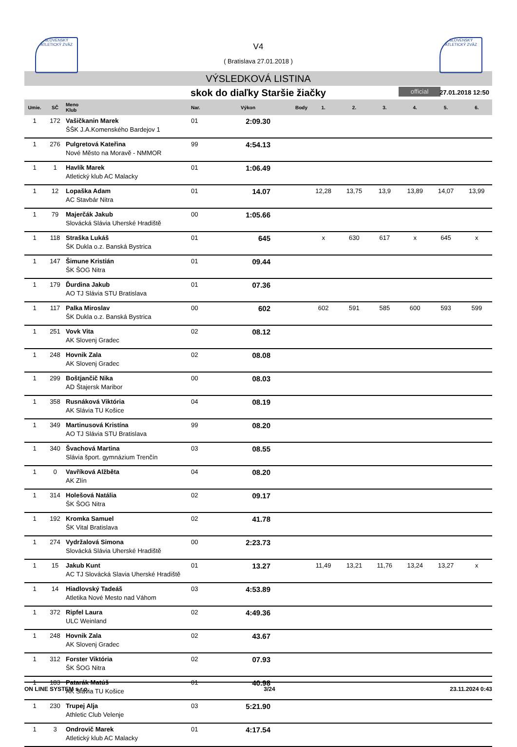SLOVENSKÝ ATLETICKÝ ZVÄZ
SLOVENSKÝ ATLETICKÝ ZVÄZ
V4
( Bratislava 27.01.2018 )
VÝSLEDKOVÁ LISTINA
skok do diaľky Staršie žiačky official 27.01.2018 12:50
| Umie. | SČ | Meno Klub | Nar. | Výkon | Body | 1. | 2. | 3. | 4. | 5. | 6. |
| --- | --- | --- | --- | --- | --- | --- | --- | --- | --- | --- | --- |
| 1 | 172 | Vašičkanin Marek ŠŠK J.A.Komenského Bardejov 1 | 01 | 2:09.30 | | | | | | | |
| 1 | 276 | Pulgretová Kateřina Nové Město na Moravě - NMMOR | 99 | 4:54.13 | | | | | | | |
| 1 | 1 | Havlík Marek Atletický klub AC Malacky | 01 | 1:06.49 | | | | | | | |
| 1 | 12 | Lopaška Adam AC Stavbár Nitra | 01 | 14.07 | | 12,28 | 13,75 | 13,9 | 13,89 | 14,07 | 13,99 |
| 1 | 79 | Majerčák Jakub Slovácká Slávia Uherské Hradiště | 00 | 1:05.66 | | | | | | | |
| 1 | 118 | Straška Lukáš ŠK Dukla o.z. Banská Bystrica | 01 | 645 | | x | 630 | 617 | x | 645 | x |
| 1 | 147 | Šimune Kristián ŠK ŠOG Nitra | 01 | 09.44 | | | | | | | |
| 1 | 179 | Ďurdina Jakub AO TJ Slávia STU Bratislava | 01 | 07.36 | | | | | | | |
| 1 | 117 | Palka Miroslav ŠK Dukla o.z. Banská Bystrica | 00 | 602 | | 602 | 591 | 585 | 600 | 593 | 599 |
| 1 | 251 | Vovk Vita AK Slovenj Gradec | 02 | 08.12 | | | | | | | |
| 1 | 248 | Hovnik Zala AK Slovenj Gradec | 02 | 08.08 | | | | | | | |
| 1 | 299 | Boštjančič Nika AD Štajersk Maribor | 00 | 08.03 | | | | | | | |
| 1 | 358 | Rusnáková Viktória AK Slávia TU Košice | 04 | 08.19 | | | | | | | |
| 1 | 349 | Martinusová Kristína AO TJ Slávia STU Bratislava | 99 | 08.20 | | | | | | | |
| 1 | 340 | Švachová Martina Slávia šport. gymnázium Trenčín | 03 | 08.55 | | | | | | | |
| 1 | 0 | Vavříková Alžběta AK Zlín | 04 | 08.20 | | | | | | | |
| 1 | 314 | Holešová Natália ŠK ŠOG Nitra | 02 | 09.17 | | | | | | | |
| 1 | 192 | Kromka Samuel ŠK Vital Bratislava | 02 | 41.78 | | | | | | | |
| 1 | 274 | Vydržalová Simona Slovácká Slávia Uherské Hradiště | 00 | 2:23.73 | | | | | | | |
| 1 | 15 | Jakub Kunt AC TJ Slovácká Slavia Uherské Hradiště | 01 | 13.27 | | 11,49 | 13,21 | 11,76 | 13,24 | 13,27 | x |
| 1 | 14 | Hiadlovský Tadeáš Atletika Nové Mesto nad Váhom | 03 | 4:53.89 | | | | | | | |
| 1 | 372 | Ripfel Laura ULC Weinland | 02 | 4:49.36 | | | | | | | |
| 1 | 248 | Hovnik Zala AK Slovenj Gradec | 02 | 43.67 | | | | | | | |
| 1 | 312 | Forster Viktória ŠK ŠOG Nitra | 02 | 07.93 | | | | | | | |
| 1 | 183 | Patarák Matúš AK Slávia TU Košice | 01 | 40.98 | | | | | | | |
| 1 | 230 | Trupej Alja Athletic Club Velenje | 03 | 5:21.90 | | | | | | | |
| 1 | 3 | Ondrovič Marek Atletický klub AC Malacky | 01 | 4:17.54 | | | | | | | |
ON LINE SYSTEM s.r.o. 3/24 23.11.2024 0:43